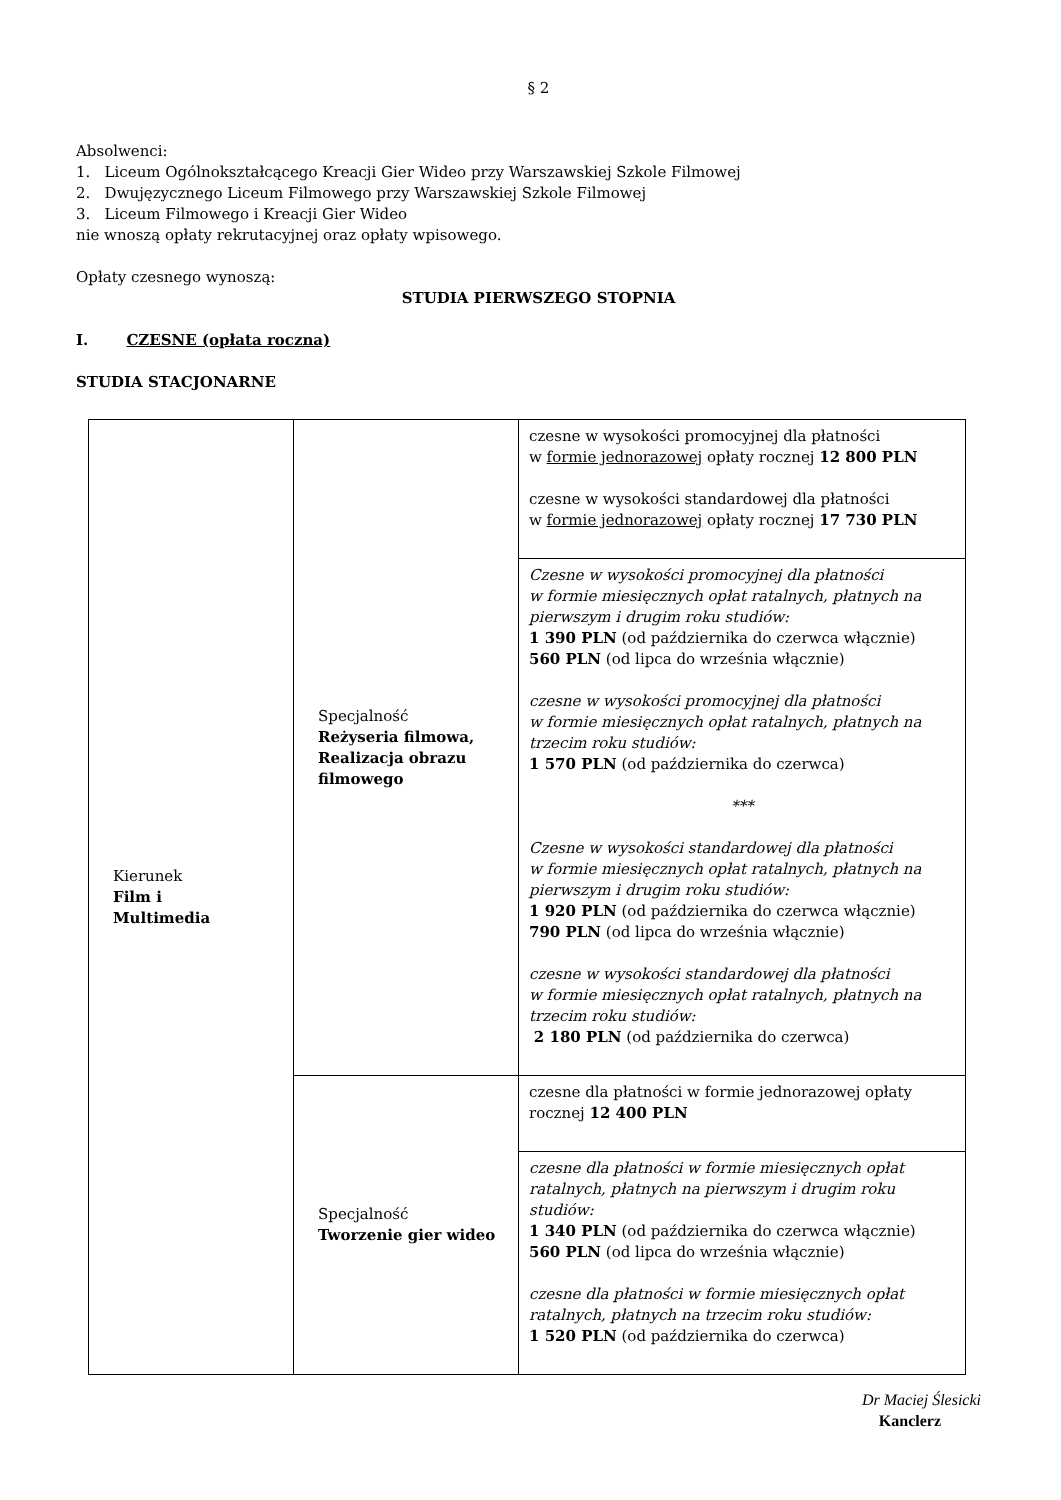§ 2
Absolwenci:
1. Liceum Ogólnokształcącego Kreacji Gier Wideo przy Warszawskiej Szkole Filmowej
2. Dwujęzycznego Liceum Filmowego przy Warszawskiej Szkole Filmowej
3. Liceum Filmowego i Kreacji Gier Wideo
nie wnoszą opłaty rekrutacyjnej oraz opłaty wpisowego.
Opłaty czesnego wynoszą:
STUDIA PIERWSZEGO STOPNIA
I. CZESNE (opłata roczna)
STUDIA STACJONARNE
| Kierunek Film i Multimedia | Specjalność Reżyseria filmowa, Realizacja obrazu filmowego | czesne w wysokości promocyjnej dla płatności w formie jednorazowej opłaty rocznej 12 800 PLN czesne w wysokości standardowej dla płatności w formie jednorazowej opłaty rocznej 17 730 PLN |
| | | Czesne w wysokości promocyjnej dla płatności w formie miesięcznych opłat ratalnych, płatnych na pierwszym i drugim roku studiów: 1 390 PLN (od października do czerwca włącznie) 560 PLN (od lipca do września włącznie) czesne w wysokości promocyjnej dla płatności w formie miesięcznych opłat ratalnych, płatnych na trzecim roku studiów: 1 570 PLN (od października do czerwca) *** Czesne w wysokości standardowej dla płatności w formie miesięcznych opłat ratalnych, płatnych na pierwszym i drugim roku studiów: 1 920 PLN (od października do czerwca włącznie) 790 PLN (od lipca do września włącznie) czesne w wysokości standardowej dla płatności w formie miesięcznych opłat ratalnych, płatnych na trzecim roku studiów: 2 180 PLN (od października do czerwca) |
| | Specjalność Tworzenie gier wideo | czesne dla płatności w formie jednorazowej opłaty rocznej 12 400 PLN |
| | | czesne dla płatności w formie miesięcznych opłat ratalnych, płatnych na pierwszym i drugim roku studiów: 1 340 PLN (od października do czerwca włącznie) 560 PLN (od lipca do września włącznie) czesne dla płatności w formie miesięcznych opłat ratalnych, płatnych na trzecim roku studiów: 1 520 PLN (od października do czerwca) |
Dr Maciej Ślesicki
Kanclerz